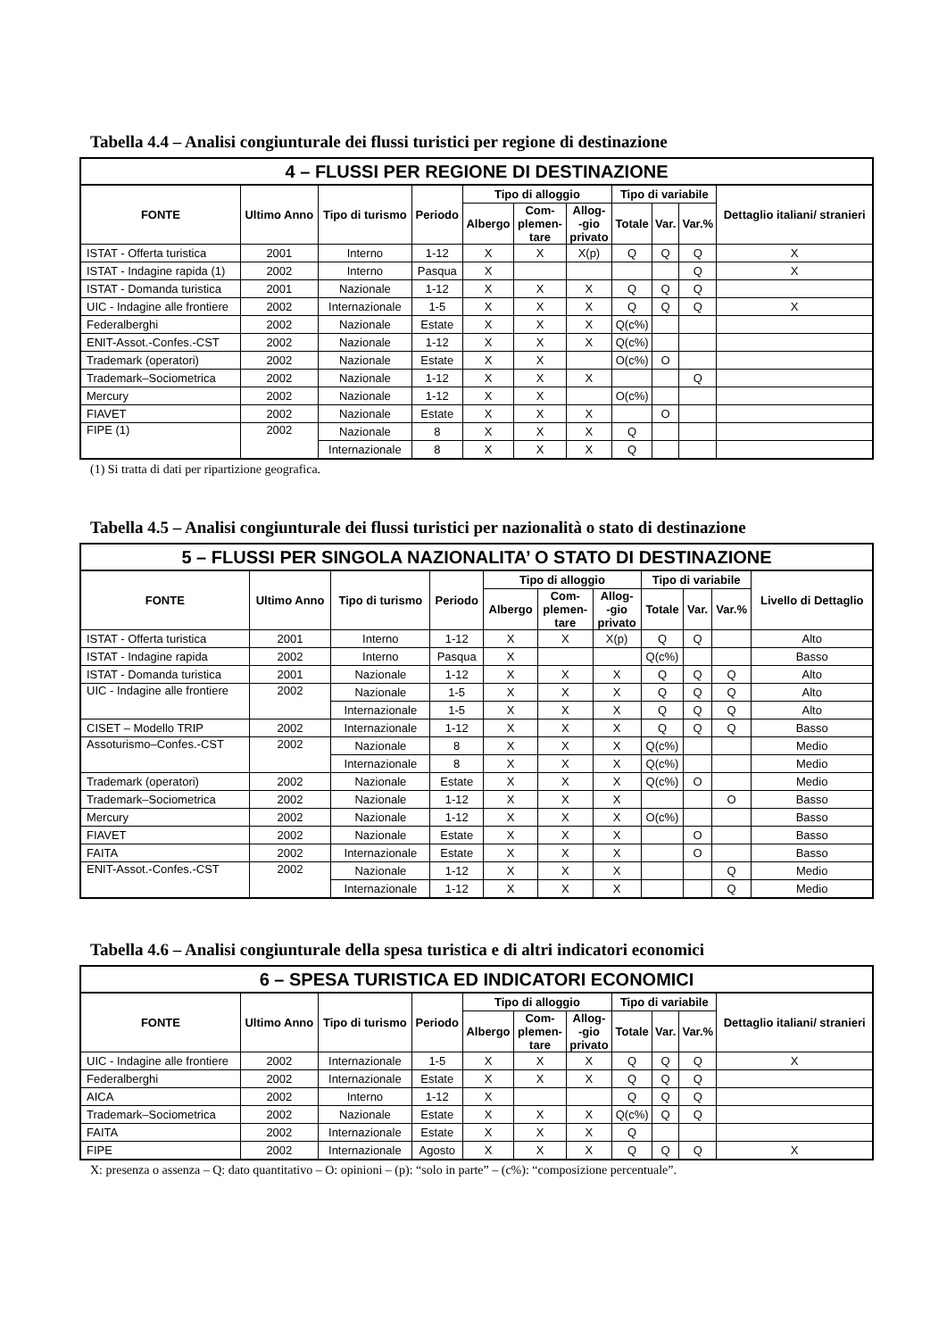Tabella 4.4 – Analisi congiunturale dei flussi turistici per regione di destinazione
| 4 – FLUSSI PER REGIONE DI DESTINAZIONE | | | | | | | | | | |
| --- | --- | --- | --- | --- | --- | --- | --- | --- | --- | --- |
| FONTE | Ultimo Anno | Tipo di turismo | Periodo | Tipo di alloggio | | | Tipo di variabile | | | Dettaglio italiani/ stranieri |
| | | | | Albergo | Com- plemen- tare | Allog- -gio privato | Totale | Var. | Var.% | |
| ISTAT - Offerta turistica | 2001 | Interno | 1-12 | X | X | X(p) | Q | Q | Q | X |
| ISTAT - Indagine rapida (1) | 2002 | Interno | Pasqua | X | | | | | Q | X |
| ISTAT - Domanda turistica | 2001 | Nazionale | 1-12 | X | X | X | Q | Q | Q | |
| UIC - Indagine alle frontiere | 2002 | Internazionale | 1-5 | X | X | X | Q | Q | Q | X |
| Federalberghi | 2002 | Nazionale | Estate | X | X | X | Q(c%) | | | |
| ENIT-Assot.-Confes.-CST | 2002 | Nazionale | 1-12 | X | X | X | Q(c%) | | | |
| Trademark (operatori) | 2002 | Nazionale | Estate | X | X | | O(c%) | O | | |
| Trademark–Sociometrica | 2002 | Nazionale | 1-12 | X | X | X | | | Q | |
| Mercury | 2002 | Nazionale | 1-12 | X | X | | O(c%) | | | |
| FIAVET | 2002 | Nazionale | Estate | X | X | X | | O | | |
| FIPE (1) | 2002 | Nazionale | 8 | X | X | X | Q | | | |
| | | Internazionale | 8 | X | X | X | Q | | | |
(1) Si tratta di dati per ripartizione geografica.
Tabella 4.5 – Analisi congiunturale dei flussi turistici per nazionalità o stato di destinazione
| 5 – FLUSSI PER SINGOLA NAZIONALITA’ O STATO DI DESTINAZIONE | | | | | | | | | | |
| --- | --- | --- | --- | --- | --- | --- | --- | --- | --- | --- |
| FONTE | Ultimo Anno | Tipo di turismo | Periodo | Tipo di alloggio | | | Tipo di variabile | | | Livello di Dettaglio |
| | | | | Albergo | Com- plemen- tare | Allog- -gio privato | Totale | Var. | Var.% | |
| ISTAT - Offerta turistica | 2001 | Interno | 1-12 | X | X | X(p) | Q | Q | | Alto |
| ISTAT - Indagine rapida | 2002 | Interno | Pasqua | X | | | Q(c%) | | | Basso |
| ISTAT - Domanda turistica | 2001 | Nazionale | 1-12 | X | X | X | Q | Q | Q | Alto |
| UIC - Indagine alle frontiere | 2002 | Nazionale | 1-5 | X | X | X | Q | Q | Q | Alto |
| | | Internazionale | 1-5 | X | X | X | Q | Q | Q | Alto |
| CISET – Modello TRIP | 2002 | Internazionale | 1-12 | X | X | X | Q | Q | Q | Basso |
| Assoturismo–Confes.-CST | 2002 | Nazionale | 8 | X | X | X | Q(c%) | | | Medio |
| | | Internazionale | 8 | X | X | X | Q(c%) | | | Medio |
| Trademark (operatori) | 2002 | Nazionale | Estate | X | X | X | Q(c%) | O | | Medio |
| Trademark–Sociometrica | 2002 | Nazionale | 1-12 | X | X | X | | | O | Basso |
| Mercury | 2002 | Nazionale | 1-12 | X | X | X | O(c%) | | | Basso |
| FIAVET | 2002 | Nazionale | Estate | X | X | X | | O | | Basso |
| FAITA | 2002 | Internazionale | Estate | X | X | X | | O | | Basso |
| ENIT-Assot.-Confes.-CST | 2002 | Nazionale | 1-12 | X | X | X | | | Q | Medio |
| | | Internazionale | 1-12 | X | X | X | | | Q | Medio |
Tabella 4.6 – Analisi congiunturale della spesa turistica e di altri indicatori economici
| 6 – SPESA TURISTICA ED INDICATORI ECONOMICI | | | | | | | | | | |
| --- | --- | --- | --- | --- | --- | --- | --- | --- | --- | --- |
| FONTE | Ultimo Anno | Tipo di turismo | Periodo | Tipo di alloggio | | | Tipo di variabile | | | Dettaglio italiani/ stranieri |
| | | | | Albergo | Com- plemen- tare | Allog- -gio privato | Totale | Var. | Var.% | |
| UIC - Indagine alle frontiere | 2002 | Internazionale | 1-5 | X | X | X | Q | Q | Q | X |
| Federalberghi | 2002 | Internazionale | Estate | X | X | X | Q | Q | Q | |
| AICA | 2002 | Interno | 1-12 | X | | | Q | Q | Q | |
| Trademark–Sociometrica | 2002 | Nazionale | Estate | X | X | X | Q(c%) | Q | Q | |
| FAITA | 2002 | Internazionale | Estate | X | X | X | Q | | | |
| FIPE | 2002 | Internazionale | Agosto | X | X | X | Q | Q | Q | X |
X: presenza o assenza – Q: dato quantitativo – O: opinioni – (p): “solo in parte” – (c%): “composizione percentuale”.